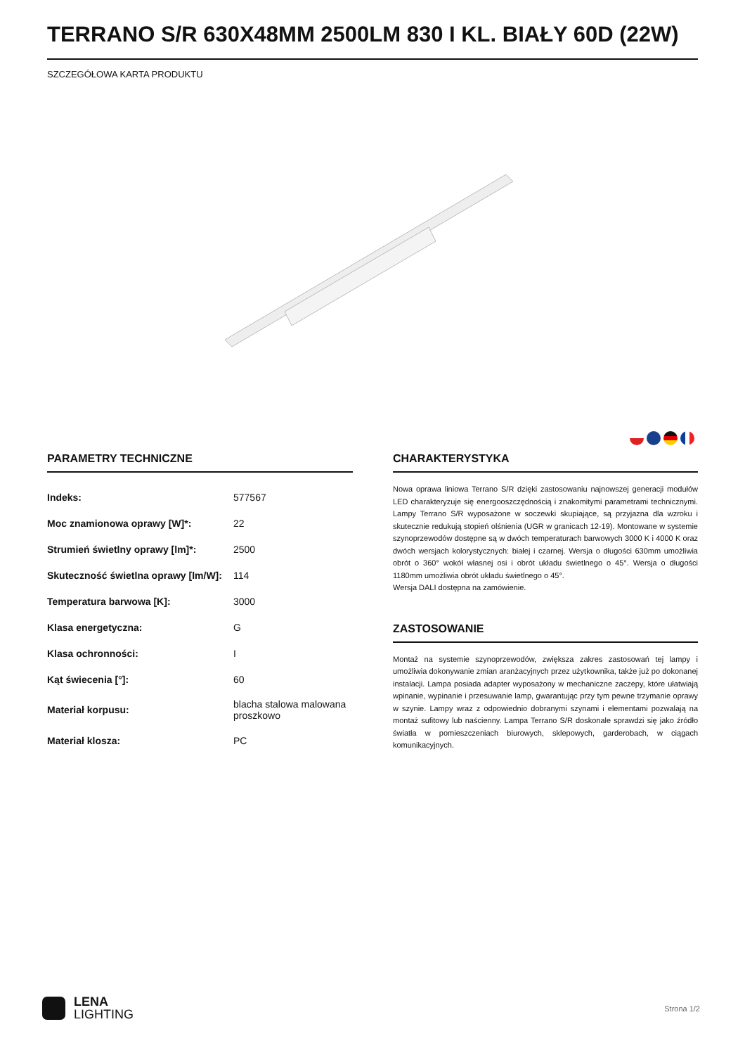TERRANO S/R 630X48MM 2500LM 830 I KL. BIAŁY 60D (22W)
SZCZEGÓŁOWA KARTA PRODUKTU
PARAMETRY TECHNICZNE
| Indeks: | 577567 |
| Moc znamionowa oprawy [W]*: | 22 |
| Strumień świetlny oprawy [lm]*: | 2500 |
| Skuteczność świetlna oprawy [lm/W]: | 114 |
| Temperatura barwowa [K]: | 3000 |
| Klasa energetyczna: | G |
| Klasa ochronności: | I |
| Kąt świecenia [°]: | 60 |
| Materiał korpusu: | blacha stalowa malowana proszkowo |
| Materiał klosza: | PC |
CHARAKTERYSTYKA
Nowa oprawa liniowa Terrano S/R dzięki zastosowaniu najnowszej generacji modułów LED charakteryzuje się energooszczędnością i znakomitymi parametrami technicznymi. Lampy Terrano S/R wyposażone w soczewki skupiające, są przyjazna dla wzroku i skutecznie redukują stopień olśnienia (UGR w granicach 12-19). Montowane w systemie szynoprzewodów dostępne są w dwóch temperaturach barwowych 3000 K i 4000 K oraz dwóch wersjach kolorystycznych: białej i czarnej. Wersja o długości 630mm umożliwia obrót o 360° wokół własnej osi i obrót układu świetlnego o 45°. Wersja o długości 1180mm umożliwia obrót układu świetlnego o 45°.
Wersja DALI dostępna na zamówienie.
ZASTOSOWANIE
Montaż na systemie szynoprzewodów, zwiększa zakres zastosowań tej lampy i umożliwia dokonywanie zmian aranżacyjnych przez użytkownika, także już po dokonanej instalacji. Lampa posiada adapter wyposażony w mechaniczne zaczepy, które ułatwiają wpinanie, wypinanie i przesuwanie lamp, gwarantując przy tym pewne trzymanie oprawy w szynie. Lampy wraz z odpowiednio dobranymi szynami i elementami pozwalają na montaż sufitowy lub naścienny. Lampa Terrano S/R doskonale sprawdzi się jako źródło światła w pomieszczeniach biurowych, sklepowych, garderobach, w ciągach komunikacyjnych.
LENA
LIGHTING
Strona 1/2